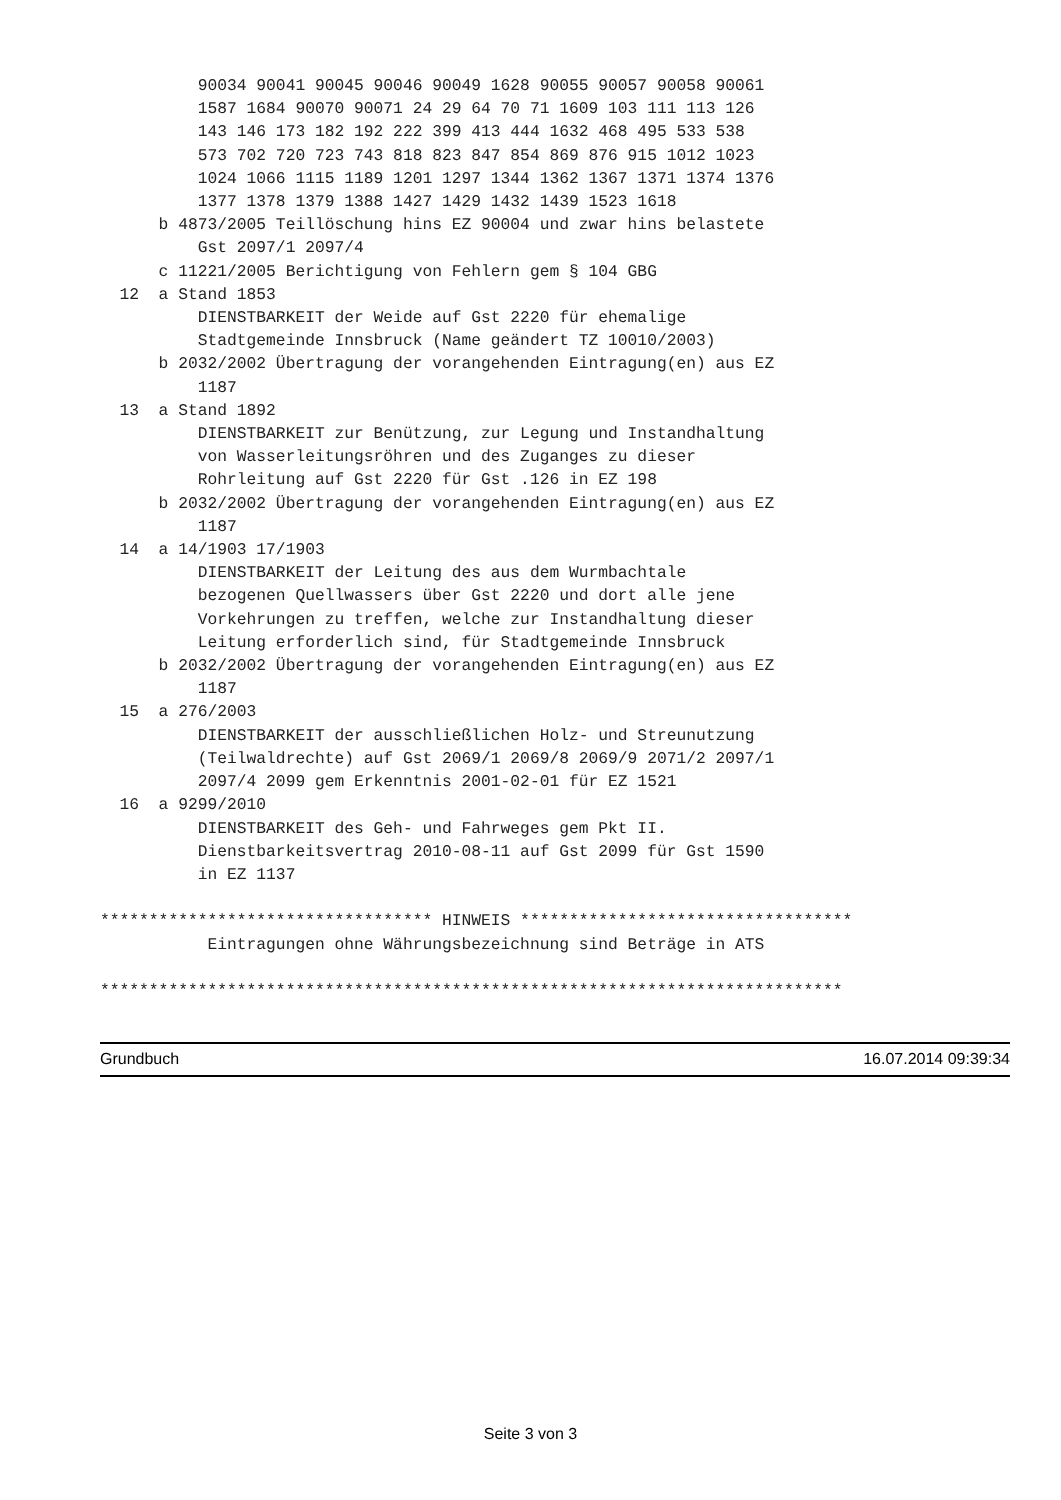90034 90041 90045 90046 90049 1628 90055 90057 90058 90061
          1587 1684 90070 90071 24 29 64 70 71 1609 103 111 113 126
          143 146 173 182 192 222 399 413 444 1632 468 495 533 538
          573 702 720 723 743 818 823 847 854 869 876 915 1012 1023
          1024 1066 1115 1189 1201 1297 1344 1362 1367 1371 1374 1376
          1377 1378 1379 1388 1427 1429 1432 1439 1523 1618
      b 4873/2005 Teillöschung hins EZ 90004 und zwar hins belastete
          Gst 2097/1 2097/4
      c 11221/2005 Berichtigung von Fehlern gem § 104 GBG
  12  a Stand 1853
          DIENSTBARKEIT der Weide auf Gst 2220 für ehemalige
          Stadtgemeinde Innsbruck (Name geändert TZ 10010/2003)
      b 2032/2002 Übertragung der vorangehenden Eintragung(en) aus EZ
          1187
  13  a Stand 1892
          DIENSTBARKEIT zur Benützung, zur Legung und Instandhaltung
          von Wasserleitungsröhren und des Zuganges zu dieser
          Rohrleitung auf Gst 2220 für Gst .126 in EZ 198
      b 2032/2002 Übertragung der vorangehenden Eintragung(en) aus EZ
          1187
  14  a 14/1903 17/1903
          DIENSTBARKEIT der Leitung des aus dem Wurmbachtale
          bezogenen Quellwassers über Gst 2220 und dort alle jene
          Vorkehrungen zu treffen, welche zur Instandhaltung dieser
          Leitung erforderlich sind, für Stadtgemeinde Innsbruck
      b 2032/2002 Übertragung der vorangehenden Eintragung(en) aus EZ
          1187
  15  a 276/2003
          DIENSTBARKEIT der ausschließlichen Holz- und Streunutzung
          (Teilwaldrechte) auf Gst 2069/1 2069/8 2069/9 2071/2 2097/1
          2097/4 2099 gem Erkenntnis 2001-02-01 für EZ 1521
  16  a 9299/2010
          DIENSTBARKEIT des Geh- und Fahrweges gem Pkt II.
          Dienstbarkeitsvertrag 2010-08-11 auf Gst 2099 für Gst 1590
          in EZ 1137

********************************** HINWEIS **********************************
           Eintragungen ohne Währungsbezeichnung sind Beträge in ATS

****************************************************************************
Grundbuch 16.07.2014 09:39:34
Seite 3 von 3